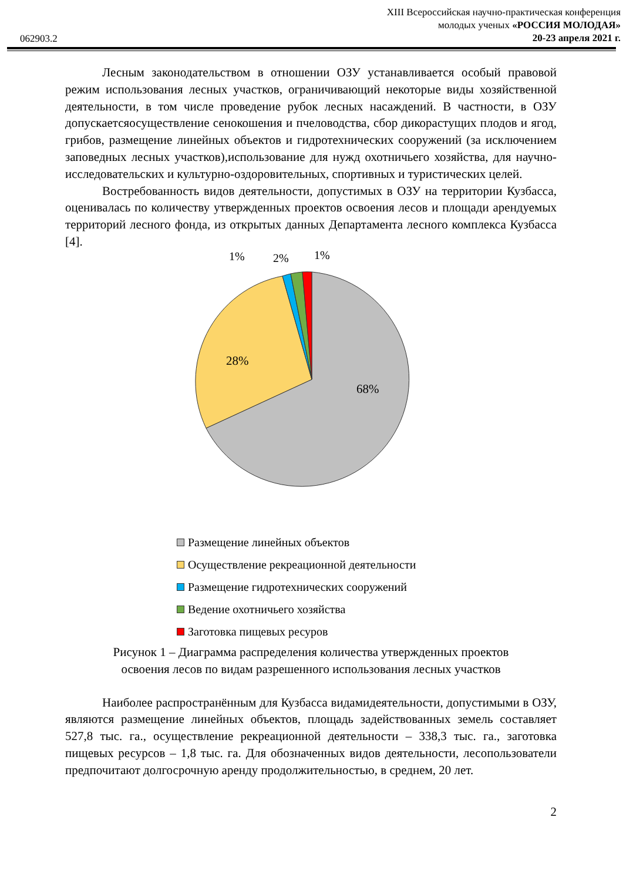062903.2
XIII Всероссийская научно-практическая конференция
молодых ученых «РОССИЯ МОЛОДАЯ»
20-23 апреля 2021 г.
Лесным законодательством в отношении ОЗУ устанавливается особый правовой режим использования лесных участков, ограничивающий некоторые виды хозяйственной деятельности, в том числе проведение рубок лесных насаждений. В частности, в ОЗУ допускаетсяосуществление сенокошения и пчеловодства, сбор дикорастущих плодов и ягод, грибов, размещение линейных объектов и гидротехнических сооружений (за исключением заповедных лесных участков),использование для нужд охотничьего хозяйства, для научно-исследовательских и культурно-оздоровительных, спортивных и туристических целей.
Востребованность видов деятельности, допустимых в ОЗУ на территории Кузбасса, оценивалась по количеству утвержденных проектов освоения лесов и площади арендуемых территорий лесного фонда, из открытых данных Департамента лесного комплекса Кузбасса [4].
1%
2%
1%
28%
68%
Размещение линейных объектов
Осуществление рекреационной деятельности
Размещение гидротехнических сооружений
Ведение охотничьего хозяйства
Заготовка пищевых ресуров
Рисунок 1 – Диаграмма распределения количества утвержденных проектов
освоения лесов по видам разрешенного использования лесных участков
Наиболее распространённым для Кузбасса видамидеятельности, допустимыми в ОЗУ, являются размещение линейных объектов, площадь задействованных земель составляет 527,8 тыс. га., осуществление рекреационной деятельности – 338,3 тыс. га., заготовка пищевых ресурсов – 1,8 тыс. га. Для обозначенных видов деятельности, лесопользователи предпочитают долгосрочную аренду продолжительностью, в среднем, 20 лет.
2